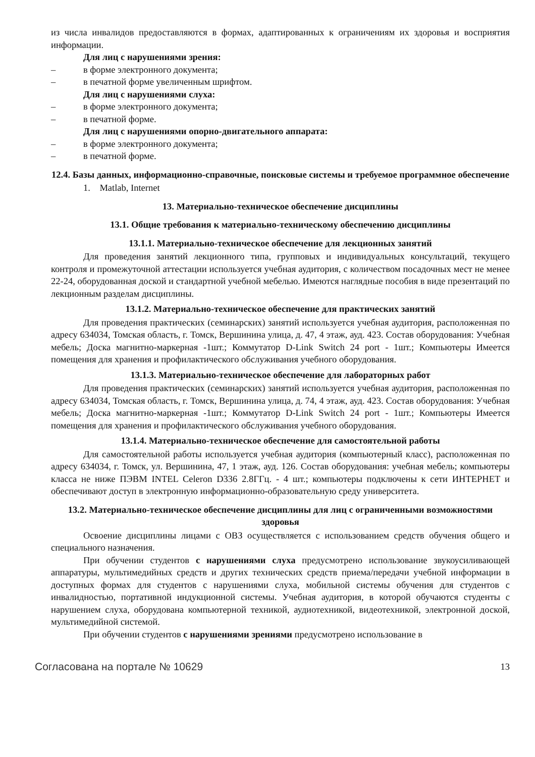из числа инвалидов предоставляются в формах, адаптированных к ограничениям их здоровья и восприятия информации.
Для лиц с нарушениями зрения:
– в форме электронного документа;
– в печатной форме увеличенным шрифтом.
Для лиц с нарушениями слуха:
– в форме электронного документа;
– в печатной форме.
Для лиц с нарушениями опорно-двигательного аппарата:
– в форме электронного документа;
– в печатной форме.
12.4. Базы данных, информационно-справочные, поисковые системы и требуемое программное обеспечение
1. Matlab, Internet
13. Материально-техническое обеспечение дисциплины
13.1. Общие требования к материально-техническому обеспечению дисциплины
13.1.1. Материально-техническое обеспечение для лекционных занятий
Для проведения занятий лекционного типа, групповых и индивидуальных консультаций, текущего контроля и промежуточной аттестации используется учебная аудитория, с количеством посадочных мест не менее 22-24, оборудованная доской и стандартной учебной мебелью. Имеются наглядные пособия в виде презентаций по лекционным разделам дисциплины.
13.1.2. Материально-техническое обеспечение для практических занятий
Для проведения практических (семинарских) занятий используется учебная аудитория, расположенная по адресу 634034, Томская область, г. Томск, Вершинина улица, д. 47, 4 этаж, ауд. 423. Состав оборудования: Учебная мебель; Доска магнитно-маркерная -1шт.; Коммутатор D-Link Switch 24 port - 1шт.; Компьютеры Имеется помещения для хранения и профилактического обслуживания учебного оборудования.
13.1.3. Материально-техническое обеспечение для лабораторных работ
Для проведения практических (семинарских) занятий используется учебная аудитория, расположенная по адресу 634034, Томская область, г. Томск, Вершинина улица, д. 74, 4 этаж, ауд. 423. Состав оборудования: Учебная мебель; Доска магнитно-маркерная -1шт.; Коммутатор D-Link Switch 24 port - 1шт.; Компьютеры Имеется помещения для хранения и профилактического обслуживания учебного оборудования.
13.1.4. Материально-техническое обеспечение для самостоятельной работы
Для самостоятельной работы используется учебная аудитория (компьютерный класс), расположенная по адресу 634034, г. Томск, ул. Вершинина, 47, 1 этаж, ауд. 126. Состав оборудования: учебная мебель; компьютеры класса не ниже ПЭВМ INTEL Celeron D336 2.8ГГц. - 4 шт.; компьютеры подключены к сети ИНТЕРНЕТ и обеспечивают доступ в электронную информационно-образовательную среду университета.
13.2. Материально-техническое обеспечение дисциплины для лиц с ограниченными возможностями здоровья
Освоение дисциплины лицами с ОВЗ осуществляется с использованием средств обучения общего и специального назначения.
При обучении студентов с нарушениями слуха предусмотрено использование звукоусиливающей аппаратуры, мультимедийных средств и других технических средств приема/передачи учебной информации в доступных формах для студентов с нарушениями слуха, мобильной системы обучения для студентов с инвалидностью, портативной индукционной системы. Учебная аудитория, в которой обучаются студенты с нарушением слуха, оборудована компьютерной техникой, аудиотехникой, видеотехникой, электронной доской, мультимедийной системой.
При обучении студентов с нарушениями зрениями предусмотрено использование в
Согласована на портале № 10629 13